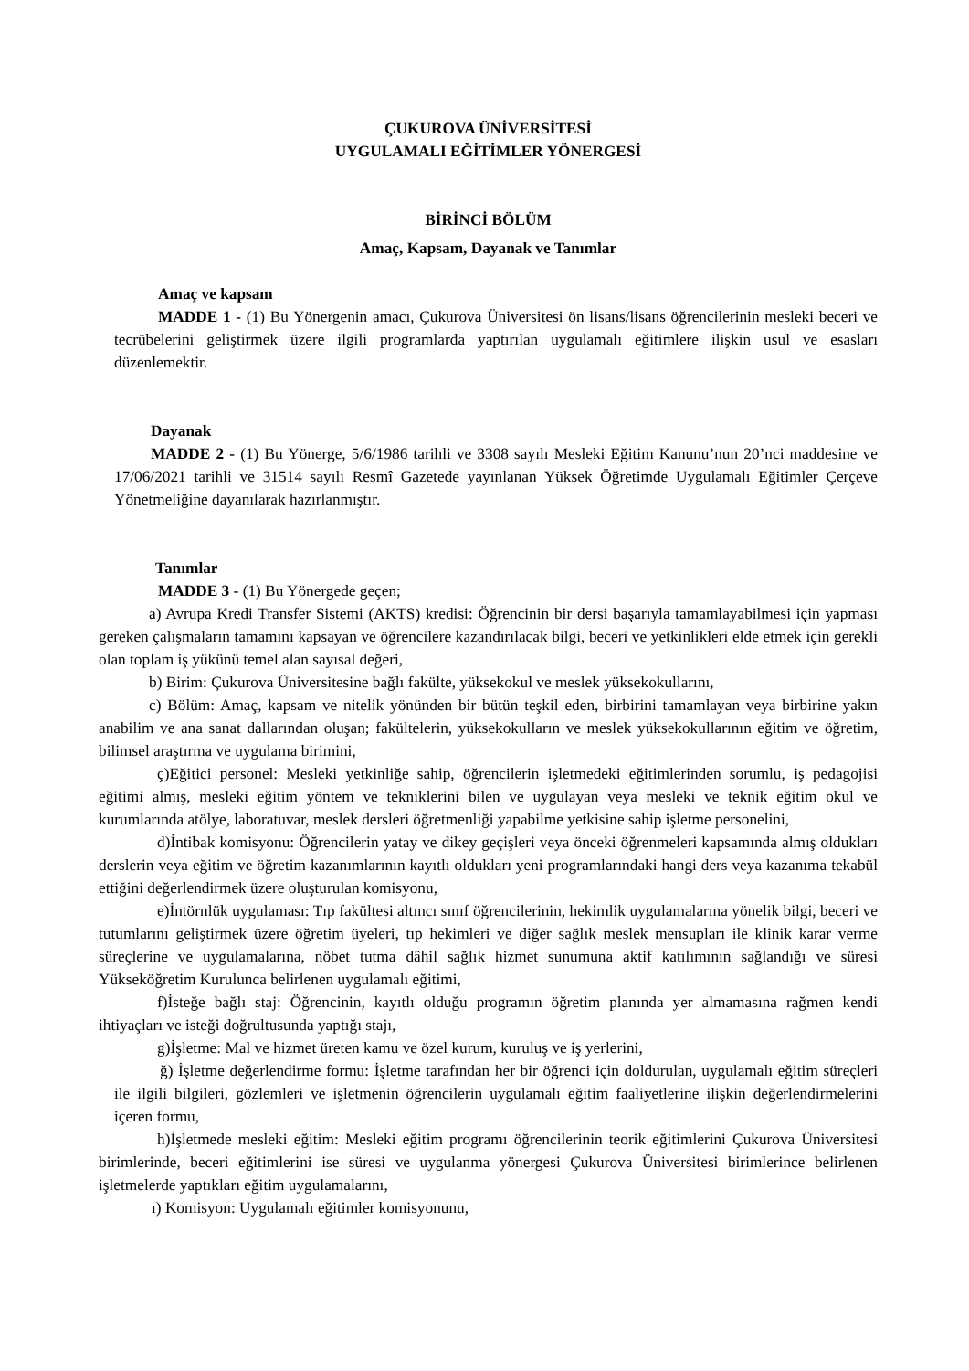ÇUKUROVA ÜNİVERSİTESİ
UYGULAMALI EĞİTİMLER YÖNERGESİ
BİRİNCİ BÖLÜM
Amaç, Kapsam, Dayanak ve Tanımlar
Amaç ve kapsam
MADDE 1 - (1) Bu Yönergenin amacı, Çukurova Üniversitesi ön lisans/lisans öğrencilerinin mesleki beceri ve tecrübelerini geliştirmek üzere ilgili programlarda yaptırılan uygulamalı eğitimlere ilişkin usul ve esasları düzenlemektir.
Dayanak
MADDE 2 - (1) Bu Yönerge, 5/6/1986 tarihli ve 3308 sayılı Mesleki Eğitim Kanunu’nun 20’nci maddesine ve 17/06/2021 tarihli ve 31514 sayılı Resmî Gazetede yayınlanan Yüksek Öğretimde Uygulamalı Eğitimler Çerçeve Yönetmeliğine dayanılarak hazırlanmıştır.
Tanımlar
MADDE 3 - (1) Bu Yönergede geçen;
a) Avrupa Kredi Transfer Sistemi (AKTS) kredisi: Öğrencinin bir dersi başarıyla tamamlayabilmesi için yapması gereken çalışmaların tamamını kapsayan ve öğrencilere kazandırılacak bilgi, beceri ve yetkinlikleri elde etmek için gerekli olan toplam iş yükünü temel alan sayısal değeri,
b) Birim: Çukurova Üniversitesine bağlı fakülte, yüksekokul ve meslek yüksekokullarını,
c) Bölüm: Amaç, kapsam ve nitelik yönünden bir bütün teşkil eden, birbirini tamamlayan veya birbirine yakın anabilim ve ana sanat dallarından oluşan; fakültelerin, yüksekokulların ve meslek yüksekokullarının eğitim ve öğretim, bilimsel araştırma ve uygulama birimini,
ç)Eğitici personel: Mesleki yetkinliğe sahip, öğrencilerin işletmedeki eğitimlerinden sorumlu, iş pedagojisi eğitimi almış, mesleki eğitim yöntem ve tekniklerini bilen ve uygulayan veya mesleki ve teknik eğitim okul ve kurumlarında atölye, laboratuvar, meslek dersleri öğretmenliği yapabilme yetkisine sahip işletme personelini,
d)İntibak komisyonu: Öğrencilerin yatay ve dikey geçişleri veya önceki öğrenmeleri kapsamında almış oldukları derslerin veya eğitim ve öğretim kazanımlarının kayıtlı oldukları yeni programlarındaki hangi ders veya kazanıma tekabül ettiğini değerlendirmek üzere oluşturulan komisyonu,
e)İntörnlük uygulaması: Tıp fakültesi altıncı sınıf öğrencilerinin, hekimlik uygulamalarına yönelik bilgi, beceri ve tutumlarını geliştirmek üzere öğretim üyeleri, tıp hekimleri ve diğer sağlık meslek mensupları ile klinik karar verme süreçlerine ve uygulamalarına, nöbet tutma dâhil sağlık hizmet sunumuna aktif katılımının sağlandığı ve süresi Yükseköğretim Kurulunca belirlenen uygulamalı eğitimi,
f)İsteğe bağlı staj: Öğrencinin, kayıtlı olduğu programın öğretim planında yer almamasına rağmen kendi ihtiyaçları ve isteği doğrultusunda yaptığı stajı,
g)İşletme: Mal ve hizmet üreten kamu ve özel kurum, kuruluş ve iş yerlerini,
ğ) İşletme değerlendirme formu: İşletme tarafından her bir öğrenci için doldurulan, uygulamalı eğitim süreçleri ile ilgili bilgileri, gözlemleri ve işletmenin öğrencilerin uygulamalı eğitim faaliyetlerine ilişkin değerlendirmelerini içeren formu,
h)İşletmede mesleki eğitim: Mesleki eğitim programı öğrencilerinin teorik eğitimlerini Çukurova Üniversitesi birimlerinde, beceri eğitimlerini ise süresi ve uygulanma yönergesi Çukurova Üniversitesi birimlerince belirlenen işletmelerde yaptıkları eğitim uygulamalarını,
ı) Komisyon: Uygulamalı eğitimler komisyonunu,